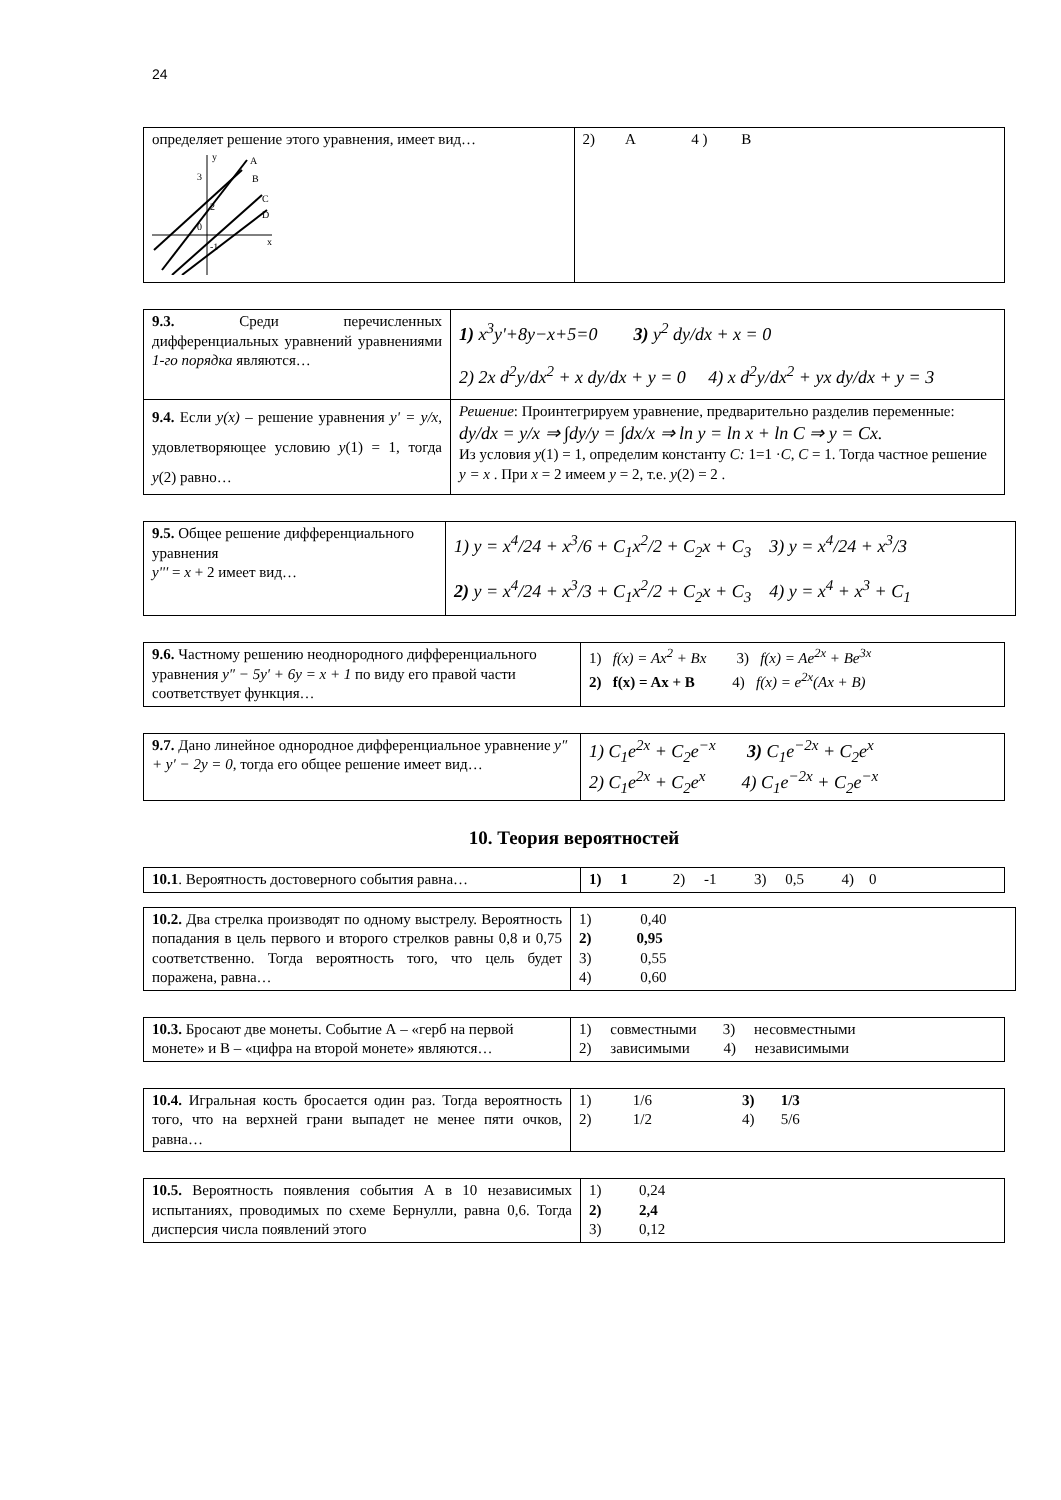24
| определяет решение этого уравнения, имеет вид… y A B C D x 3 2 0 -1 | 2) A 4 ) B |
| 9.3. Среди перечисленных дифференциальных уравнений уравнениями 1-го порядка являются… | 1) x<sup>3</sup>y'+8y−x+5=0 3) y<sup>2</sup> dy/dx + x = 0 2) 2x d<sup>2</sup>y/dx<sup>2</sup> + x dy/dx + y = 0 4) x d<sup>2</sup>y/dx<sup>2</sup> + yx dy/dx + y = 3 |
| 9.4. Если y(x) – решение уравнения y' = y/x , удовлетворяющее условию y (1) = 1, тогда y (2) равно… | Решение : Проинтегрируем уравнение, предварительно разделив переменные: dy/dx = y/x ⇒ ∫dy/y = ∫dx/x ⇒ ln y = ln x + ln C ⇒ y = Cx. Из условия y (1) = 1, определим константу C: 1=1 · C , C = 1. Тогда частное решение y = x . При x = 2 имеем y = 2, т.е. y (2) = 2 . |
| 9.5. Общее решение дифференциального уравнения y''' = x + 2 имеет вид… | 1) y = x<sup>4</sup>/24 + x<sup>3</sup>/6 + C<sub>1</sub>x<sup>2</sup>/2 + C<sub>2</sub>x + C<sub>3</sub> 3) y = x<sup>4</sup>/24 + x<sup>3</sup>/3 2) y = x<sup>4</sup>/24 + x<sup>3</sup>/3 + C<sub>1</sub>x<sup>2</sup>/2 + C<sub>2</sub>x + C<sub>3</sub> 4) y = x<sup>4</sup> + x<sup>3</sup> + C<sub>1</sub> |
| 9.6. Частному решению неоднородного дифференциального уравнения y″ − 5y′ + 6y = x + 1 по виду его правой части соответствует функция… | 1) f(x) = Ax<sup>2</sup> + Bx 3) f(x) = Ae<sup>2x</sup> + Be<sup>3x</sup> 2) f(x) = Ax + B 4) f(x) = e<sup>2x</sup>(Ax + B) |
| 9.7. Дано линейное однородное дифференциальное уравнение y″ + y′ − 2y = 0 , тогда его общее решение имеет вид… | 1) C<sub>1</sub>e<sup>2x</sup> + C<sub>2</sub>e<sup>−x</sup> 3) C<sub>1</sub>e<sup>−2x</sup> + C<sub>2</sub>e<sup>x</sup> 2) C<sub>1</sub>e<sup>2x</sup> + C<sub>2</sub>e<sup>x</sup> 4) C<sub>1</sub>e<sup>−2x</sup> + C<sub>2</sub>e<sup>−x</sup> |
10. Теория вероятностей
| 10.1 . Вероятность достоверного события равна… | 1) 1 2) -1 3) 0,5 4) 0 |
| 10.2. Два стрелка производят по одному выстрелу. Вероятность попадания в цель первого и второго стрелков равны 0,8 и 0,75 соответственно. Тогда вероятность того, что цель будет поражена, равна… | 1) 0,40 2) 0,95 3) 0,55 4) 0,60 |
| 10.3. Бросают две монеты. Событие А – «герб на первой монете» и В – «цифра на второй монете» являются… | 1) совместными 3) несовместными 2) зависимыми 4) независимыми |
| 10.4. Игральная кость бросается один раз. Тогда вероятность того, что на верхней грани выпадет не менее пяти очков, равна… | 1) 1/6 3) 1/3 2) 1/2 4) 5/6 |
| 10.5. Вероятность появления события А в 10 независимых испытаниях, проводимых по схеме Бернулли, равна 0,6. Тогда дисперсия числа появлений этого | 1) 0,24 2) 2,4 3) 0,12 |